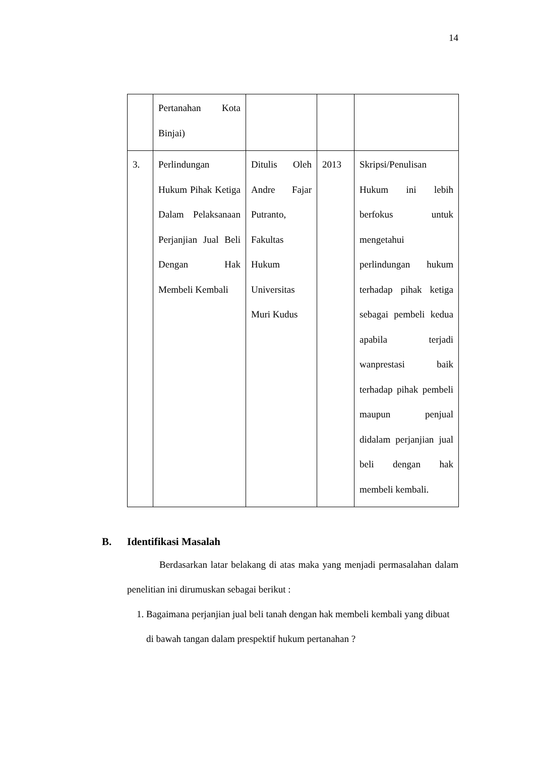14
| | Pertanahan Kota Binjai) | | | |
| 3. | Perlindungan Hukum Pihak Ketiga Dalam Pelaksanaan Perjanjian Jual Beli Dengan Hak Membeli Kembali | Ditulis Oleh Andre Fajar Putranto, Fakultas Hukum Universitas Muri Kudus | 2013 | Skripsi/Penulisan Hukum ini lebih berfokus untuk mengetahui perlindungan hukum terhadap pihak ketiga sebagai pembeli kedua apabila terjadi wanprestasi baik terhadap pihak pembeli maupun penjual didalam perjanjian jual beli dengan hak membeli kembali. |
B. Identifikasi Masalah
Berdasarkan latar belakang di atas maka yang menjadi permasalahan dalam penelitian ini dirumuskan sebagai berikut :
1. Bagaimana perjanjian jual beli tanah dengan hak membeli kembali yang dibuat di bawah tangan dalam prespektif hukum pertanahan ?